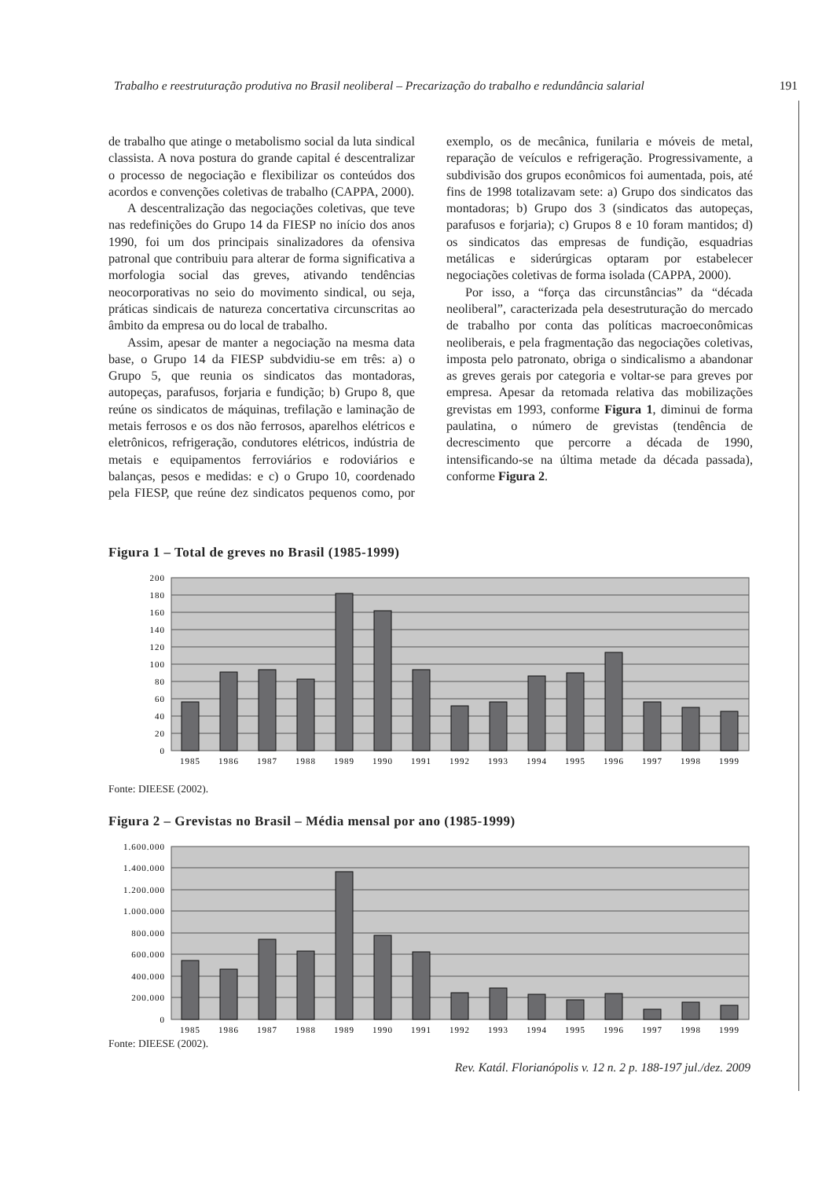Trabalho e reestruturação produtiva no Brasil neoliberal – Precarização do trabalho e redundância salarial 191
de trabalho que atinge o metabolismo social da luta sindical classista. A nova postura do grande capital é descentralizar o processo de negociação e flexibilizar os conteúdos dos acordos e convenções coletivas de trabalho (CAPPA, 2000).
A descentralização das negociações coletivas, que teve nas redefinições do Grupo 14 da FIESP no início dos anos 1990, foi um dos principais sinalizadores da ofensiva patronal que contribuiu para alterar de forma significativa a morfologia social das greves, ativando tendências neocorporativas no seio do movimento sindical, ou seja, práticas sindicais de natureza concertativa circunscritas ao âmbito da empresa ou do local de trabalho.
Assim, apesar de manter a negociação na mesma data base, o Grupo 14 da FIESP subdvidiu-se em três: a) o Grupo 5, que reunia os sindicatos das montadoras, autopeças, parafusos, forjaria e fundição; b) Grupo 8, que reúne os sindicatos de máquinas, trefilação e laminação de metais ferrosos e os dos não ferrosos, aparelhos elétricos e eletrônicos, refrigeração, condutores elétricos, indústria de metais e equipamentos ferroviários e rodoviários e balanças, pesos e medidas: e c) o Grupo 10, coordenado pela FIESP, que reúne dez sindicatos pequenos como, por exemplo, os de mecânica, funilaria e móveis de metal, reparação de veículos e refrigeração. Progressivamente, a subdivisão dos grupos econômicos foi aumentada, pois, até fins de 1998 totalizavam sete: a) Grupo dos sindicatos das montadoras; b) Grupo dos 3 (sindicatos das autopeças, parafusos e forjaria); c) Grupos 8 e 10 foram mantidos; d) os sindicatos das empresas de fundição, esquadrias metálicas e siderúrgicas optaram por estabelecer negociações coletivas de forma isolada (CAPPA, 2000).
Por isso, a “força das circunstâncias” da “década neoliberal”, caracterizada pela desestruturação do mercado de trabalho por conta das políticas macroeconômicas neoliberais, e pela fragmentação das negociações coletivas, imposta pelo patronato, obriga o sindicalismo a abandonar as greves gerais por categoria e voltar-se para greves por empresa. Apesar da retomada relativa das mobilizações grevistas em 1993, conforme Figura 1, diminui de forma paulatina, o número de grevistas (tendência de decrescimento que percorre a década de 1990, intensificando-se na última metade da década passada), conforme Figura 2.
Figura 1 – Total de greves no Brasil (1985-1999)
200
180
160
140
120
100
80
60
40
20
0
1985
1986
1987
1988
1989
1990
1991
1992
1993
1994
1995
1996
1997
1998
1999
Fonte: DIEESE (2002).
Figura 2 – Grevistas no Brasil – Média mensal por ano (1985-1999)
1.600.000
1.400.000
1.200.000
1.000.000
800.000
600.000
400.000
200.000
0
1985
1986
1987
1988
1989
1990
1991
1992
1993
1994
1995
1996
1997
1998
1999
Fonte: DIEESE (2002).
Rev. Katál. Florianópolis v. 12 n. 2 p. 188-197 jul./dez. 2009